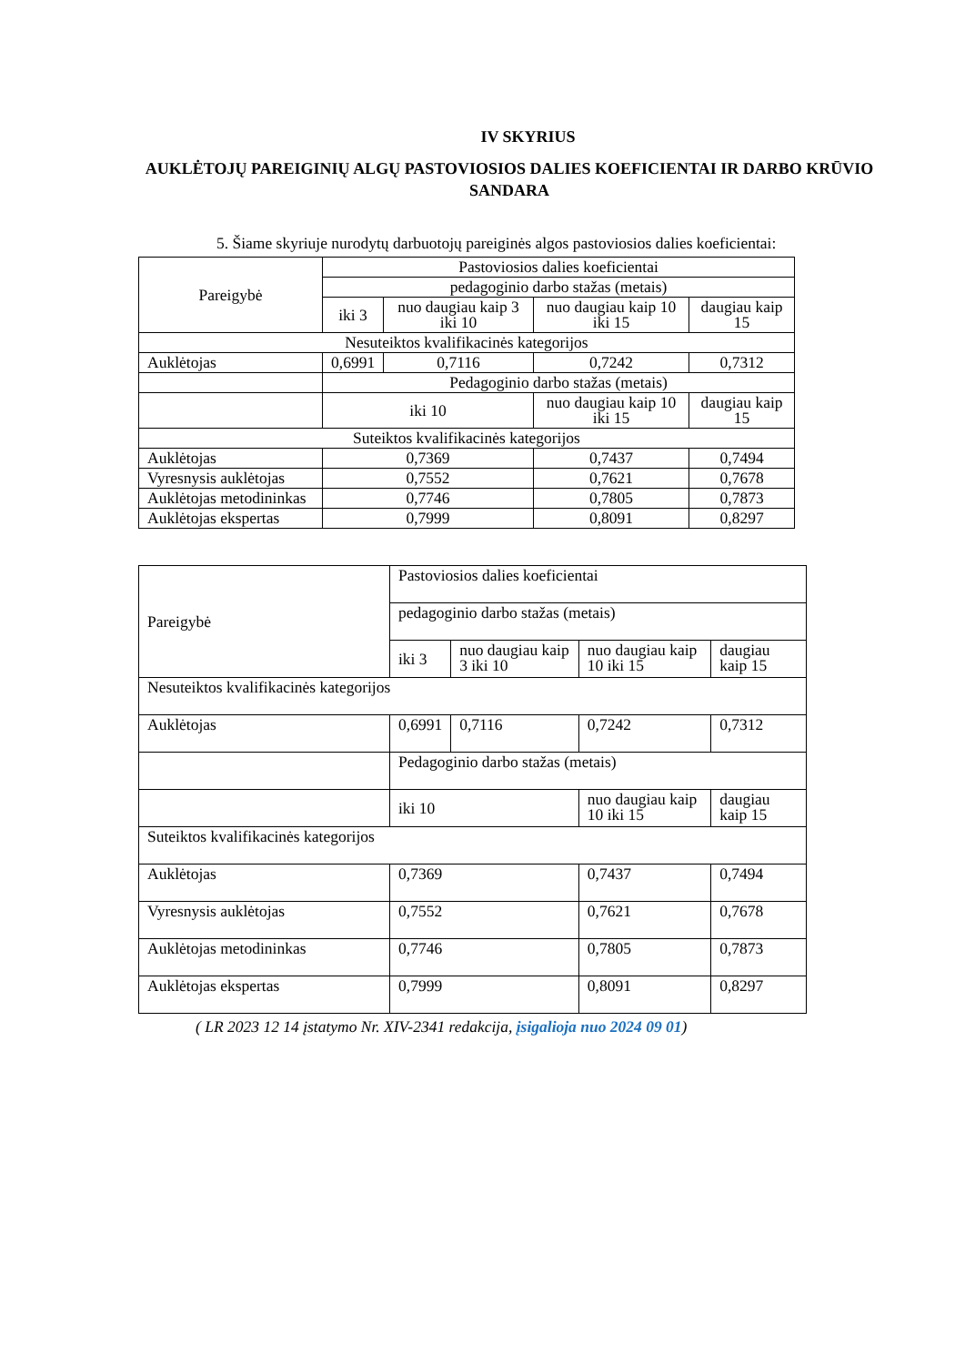IV SKYRIUS
AUKLĖTOJŲ PAREIGINIŲ ALGŲ PASTOVIOSIOS DALIES KOEFICIENTAI IR DARBO KRŪVIO SANDARA
5. Šiame skyriuje nurodytų darbuotojų pareiginės algos pastoviosios dalies koeficientai:
| Pareigybė | Pastoviosios dalies koeficientai | | | |
| | pedagoginio darbo stažas (metais) | | | |
| | iki 3 | nuo daugiau kaip 3 iki 10 | nuo daugiau kaip 10 iki 15 | daugiau kaip 15 |
| Nesuteiktos kvalifikacinės kategorijos | | | | |
| Auklėtojas | 0,6991 | 0,7116 | 0,7242 | 0,7312 |
| | Pedagoginio darbo stažas (metais) | | | |
| | iki 10 | | nuo daugiau kaip 10 iki 15 | daugiau kaip 15 |
| Suteiktos kvalifikacinės kategorijos | | | | |
| Auklėtojas | 0,7369 | | 0,7437 | 0,7494 |
| Vyresnysis auklėtojas | 0,7552 | | 0,7621 | 0,7678 |
| Auklėtojas metodininkas | 0,7746 | | 0,7805 | 0,7873 |
| Auklėtojas ekspertas | 0,7999 | | 0,8091 | 0,8297 |
| Pareigybė | Pastoviosios dalies koeficientai | | | |
| | pedagoginio darbo stažas (metais) | | | |
| | iki 3 | nuo daugiau kaip 3 iki 10 | nuo daugiau kaip 10 iki 15 | daugiau kaip 15 |
| Nesuteiktos kvalifikacinės kategorijos | | | | |
| Auklėtojas | 0,6991 | 0,7116 | 0,7242 | 0,7312 |
| | Pedagoginio darbo stažas (metais) | | | |
| | iki 10 | | nuo daugiau kaip 10 iki 15 | daugiau kaip 15 |
| Suteiktos kvalifikacinės kategorijos | | | | |
| Auklėtojas | 0,7369 | | 0,7437 | 0,7494 |
| Vyresnysis auklėtojas | 0,7552 | | 0,7621 | 0,7678 |
| Auklėtojas metodininkas | 0,7746 | | 0,7805 | 0,7873 |
| Auklėtojas ekspertas | 0,7999 | | 0,8091 | 0,8297 |
( LR 2023 12 14 įstatymo Nr. XIV-2341 redakcija, įsigalioja nuo 2024 09 01)